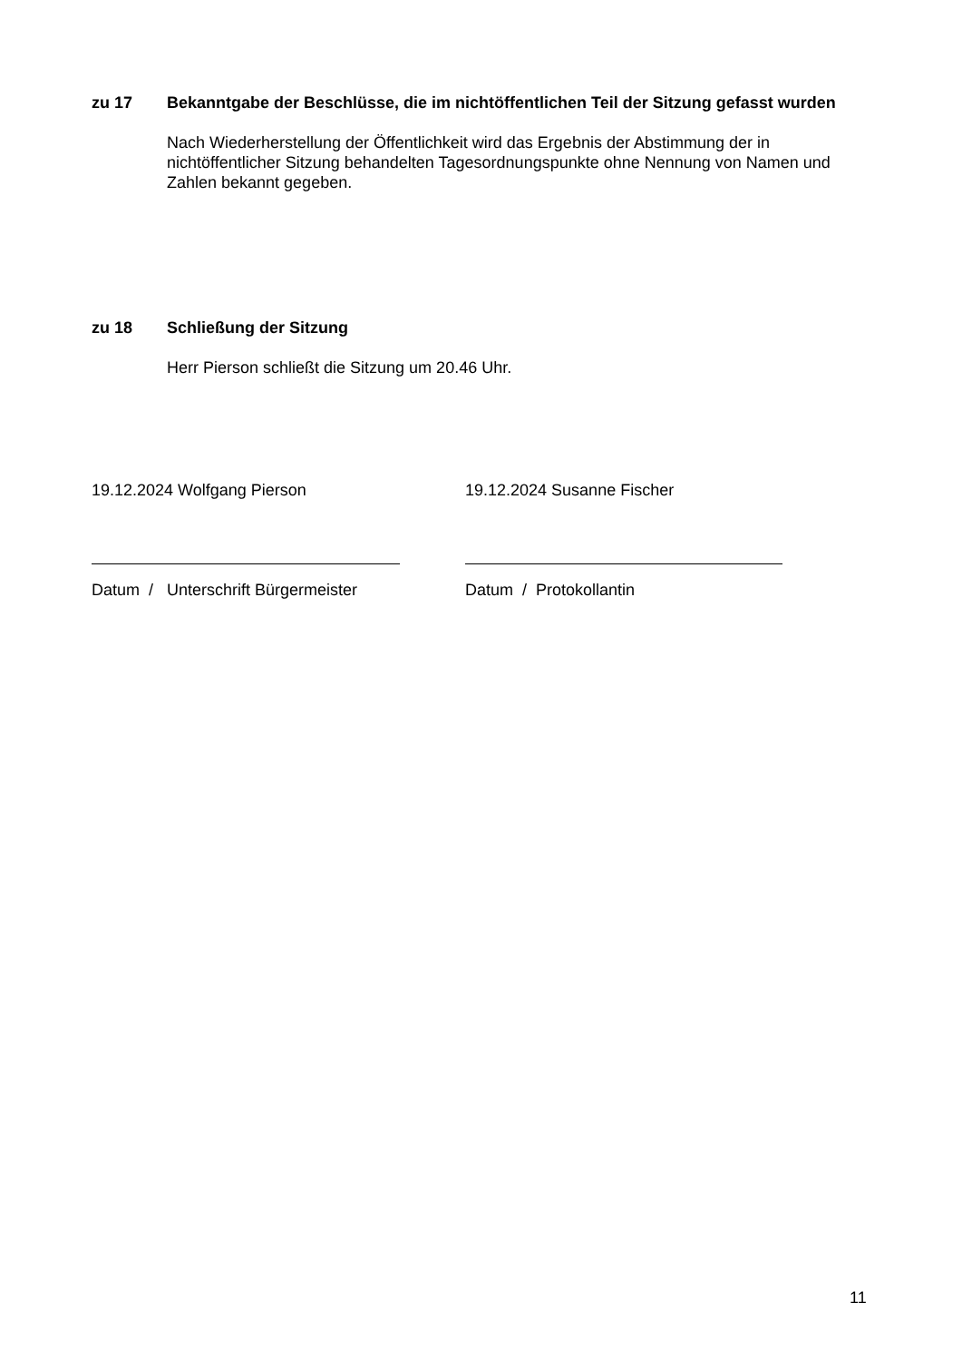zu 17 Bekanntgabe der Beschlüsse, die im nichtöffentlichen Teil der Sitzung gefasst wurden
Nach Wiederherstellung der Öffentlichkeit wird das Ergebnis der Abstimmung der in nichtöffentlicher Sitzung behandelten Tagesordnungspunkte ohne Nennung von Namen und Zahlen bekannt gegeben.
zu 18 Schließung der Sitzung
Herr Pierson schließt die Sitzung um 20.46 Uhr.
19.12.2024 Wolfgang Pierson
Datum / Unterschrift Bürgermeister
19.12.2024 Susanne Fischer
Datum / Protokollantin
11